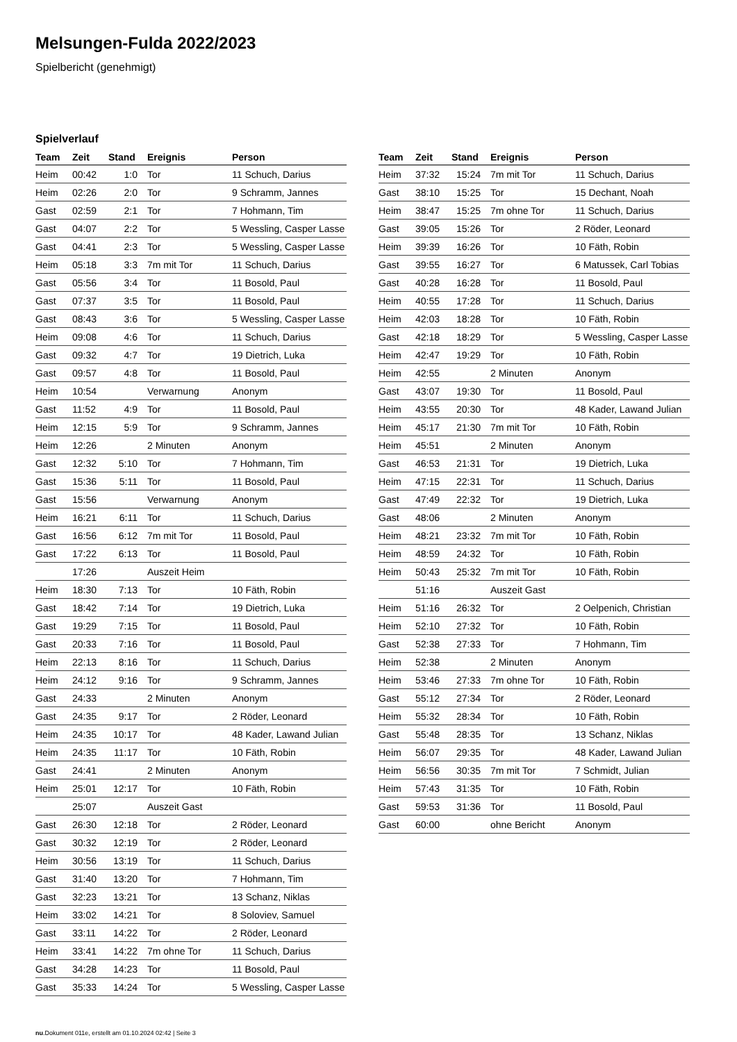Melsungen-Fulda 2022/2023
Spielbericht (genehmigt)
Spielverlauf
| Team | Zeit | Stand | Ereignis | Person |
| --- | --- | --- | --- | --- |
| Heim | 00:42 | 1:0 | Tor | 11 Schuch, Darius |
| Heim | 02:26 | 2:0 | Tor | 9 Schramm, Jannes |
| Gast | 02:59 | 2:1 | Tor | 7 Hohmann, Tim |
| Gast | 04:07 | 2:2 | Tor | 5 Wessling, Casper Lasse |
| Gast | 04:41 | 2:3 | Tor | 5 Wessling, Casper Lasse |
| Heim | 05:18 | 3:3 | 7m mit Tor | 11 Schuch, Darius |
| Gast | 05:56 | 3:4 | Tor | 11 Bosold, Paul |
| Gast | 07:37 | 3:5 | Tor | 11 Bosold, Paul |
| Gast | 08:43 | 3:6 | Tor | 5 Wessling, Casper Lasse |
| Heim | 09:08 | 4:6 | Tor | 11 Schuch, Darius |
| Gast | 09:32 | 4:7 | Tor | 19 Dietrich, Luka |
| Gast | 09:57 | 4:8 | Tor | 11 Bosold, Paul |
| Heim | 10:54 | | Verwarnung | Anonym |
| Gast | 11:52 | 4:9 | Tor | 11 Bosold, Paul |
| Heim | 12:15 | 5:9 | Tor | 9 Schramm, Jannes |
| Heim | 12:26 | | 2 Minuten | Anonym |
| Gast | 12:32 | 5:10 | Tor | 7 Hohmann, Tim |
| Gast | 15:36 | 5:11 | Tor | 11 Bosold, Paul |
| Gast | 15:56 | | Verwarnung | Anonym |
| Heim | 16:21 | 6:11 | Tor | 11 Schuch, Darius |
| Gast | 16:56 | 6:12 | 7m mit Tor | 11 Bosold, Paul |
| Gast | 17:22 | 6:13 | Tor | 11 Bosold, Paul |
| | 17:26 | | Auszeit Heim | |
| Heim | 18:30 | 7:13 | Tor | 10 Fäth, Robin |
| Gast | 18:42 | 7:14 | Tor | 19 Dietrich, Luka |
| Gast | 19:29 | 7:15 | Tor | 11 Bosold, Paul |
| Gast | 20:33 | 7:16 | Tor | 11 Bosold, Paul |
| Heim | 22:13 | 8:16 | Tor | 11 Schuch, Darius |
| Heim | 24:12 | 9:16 | Tor | 9 Schramm, Jannes |
| Gast | 24:33 | | 2 Minuten | Anonym |
| Gast | 24:35 | 9:17 | Tor | 2 Röder, Leonard |
| Heim | 24:35 | 10:17 | Tor | 48 Kader, Lawand Julian |
| Heim | 24:35 | 11:17 | Tor | 10 Fäth, Robin |
| Gast | 24:41 | | 2 Minuten | Anonym |
| Heim | 25:01 | 12:17 | Tor | 10 Fäth, Robin |
| | 25:07 | | Auszeit Gast | |
| Gast | 26:30 | 12:18 | Tor | 2 Röder, Leonard |
| Gast | 30:32 | 12:19 | Tor | 2 Röder, Leonard |
| Heim | 30:56 | 13:19 | Tor | 11 Schuch, Darius |
| Gast | 31:40 | 13:20 | Tor | 7 Hohmann, Tim |
| Gast | 32:23 | 13:21 | Tor | 13 Schanz, Niklas |
| Heim | 33:02 | 14:21 | Tor | 8 Soloviev, Samuel |
| Gast | 33:11 | 14:22 | Tor | 2 Röder, Leonard |
| Heim | 33:41 | 14:22 | 7m ohne Tor | 11 Schuch, Darius |
| Gast | 34:28 | 14:23 | Tor | 11 Bosold, Paul |
| Gast | 35:33 | 14:24 | Tor | 5 Wessling, Casper Lasse |
| Team | Zeit | Stand | Ereignis | Person |
| --- | --- | --- | --- | --- |
| Heim | 37:32 | 15:24 | 7m mit Tor | 11 Schuch, Darius |
| Gast | 38:10 | 15:25 | Tor | 15 Dechant, Noah |
| Heim | 38:47 | 15:25 | 7m ohne Tor | 11 Schuch, Darius |
| Gast | 39:05 | 15:26 | Tor | 2 Röder, Leonard |
| Heim | 39:39 | 16:26 | Tor | 10 Fäth, Robin |
| Gast | 39:55 | 16:27 | Tor | 6 Matussek, Carl Tobias |
| Gast | 40:28 | 16:28 | Tor | 11 Bosold, Paul |
| Heim | 40:55 | 17:28 | Tor | 11 Schuch, Darius |
| Heim | 42:03 | 18:28 | Tor | 10 Fäth, Robin |
| Gast | 42:18 | 18:29 | Tor | 5 Wessling, Casper Lasse |
| Heim | 42:47 | 19:29 | Tor | 10 Fäth, Robin |
| Heim | 42:55 | | 2 Minuten | Anonym |
| Gast | 43:07 | 19:30 | Tor | 11 Bosold, Paul |
| Heim | 43:55 | 20:30 | Tor | 48 Kader, Lawand Julian |
| Heim | 45:17 | 21:30 | 7m mit Tor | 10 Fäth, Robin |
| Heim | 45:51 | | 2 Minuten | Anonym |
| Gast | 46:53 | 21:31 | Tor | 19 Dietrich, Luka |
| Heim | 47:15 | 22:31 | Tor | 11 Schuch, Darius |
| Gast | 47:49 | 22:32 | Tor | 19 Dietrich, Luka |
| Gast | 48:06 | | 2 Minuten | Anonym |
| Heim | 48:21 | 23:32 | 7m mit Tor | 10 Fäth, Robin |
| Heim | 48:59 | 24:32 | Tor | 10 Fäth, Robin |
| Heim | 50:43 | 25:32 | 7m mit Tor | 10 Fäth, Robin |
| | 51:16 | | Auszeit Gast | |
| Heim | 51:16 | 26:32 | Tor | 2 Oelpenich, Christian |
| Heim | 52:10 | 27:32 | Tor | 10 Fäth, Robin |
| Gast | 52:38 | 27:33 | Tor | 7 Hohmann, Tim |
| Heim | 52:38 | | 2 Minuten | Anonym |
| Heim | 53:46 | 27:33 | 7m ohne Tor | 10 Fäth, Robin |
| Gast | 55:12 | 27:34 | Tor | 2 Röder, Leonard |
| Heim | 55:32 | 28:34 | Tor | 10 Fäth, Robin |
| Gast | 55:48 | 28:35 | Tor | 13 Schanz, Niklas |
| Heim | 56:07 | 29:35 | Tor | 48 Kader, Lawand Julian |
| Heim | 56:56 | 30:35 | 7m mit Tor | 7 Schmidt, Julian |
| Heim | 57:43 | 31:35 | Tor | 10 Fäth, Robin |
| Gast | 59:53 | 31:36 | Tor | 11 Bosold, Paul |
| Gast | 60:00 | | ohne Bericht | Anonym |
nu.Dokument 011e, erstellt am 01.10.2024 02:42 | Seite 3